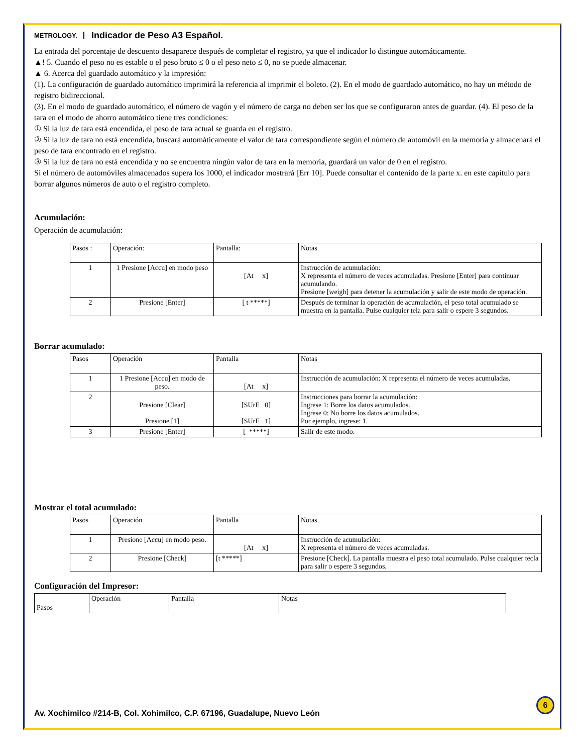METROLOGY. Indicador de Peso A3 Español.
La entrada del porcentaje de descuento desaparece después de completar el registro, ya que el indicador lo distingue automáticamente.
▲! 5. Cuando el peso no es estable o el peso bruto ≤ 0 o el peso neto ≤ 0, no se puede almacenar.
▲ 6. Acerca del guardado automático y la impresión:
(1). La configuración de guardado automático imprimirá la referencia al imprimir el boleto. (2). En el modo de guardado automático, no hay un método de registro bidireccional.
(3). En el modo de guardado automático, el número de vagón y el número de carga no deben ser los que se configuraron antes de guardar. (4). El peso de la tara en el modo de ahorro automático tiene tres condiciones:
① Si la luz de tara está encendida, el peso de tara actual se guarda en el registro.
② Si la luz de tara no está encendida, buscará automáticamente el valor de tara correspondiente según el número de automóvil en la memoria y almacenará el peso de tara encontrado en el registro.
③ Si la luz de tara no está encendida y no se encuentra ningún valor de tara en la memoria, guardará un valor de 0 en el registro.
Si el número de automóviles almacenados supera los 1000, el indicador mostrará [Err 10]. Puede consultar el contenido de la parte x. en este capítulo para borrar algunos números de auto o el registro completo.
Acumulación:
Operación de acumulación:
| Pasos : | Operación: | Pantalla: | Notas |
| --- | --- | --- | --- |
| 1 | 1 Presione [Accu] en modo peso | [At x] | Instrucción de acumulación: X representa el número de veces acumuladas. Presione [Enter] para continuar acumulando. Presione [weigh] para detener la acumulación y salir de este modo de operación. |
| 2 | Presione [Enter] | [ t *****] | Después de terminar la operación de acumulación, el peso total acumulado se muestra en la pantalla. Pulse cualquier tela para salir o espere 3 segundos. |
Borrar acumulado:
| Pasos | Operación | Pantalla | Notas |
| --- | --- | --- | --- |
| 1 | 1 Presione [Accu] en modo de peso. | [At x] | Instrucción de acumulación: X representa el número de veces acumuladas. |
| 2 | Presione [Clear] Presione [1] | [SUrE 0] [SUrE 1] | Instrucciones para borrar la acumulación: Ingrese 1: Borre los datos acumulados. Ingrese 0: No borre los datos acumulados. Por ejemplo, ingrese: 1. |
| 3 | Presione [Enter] | [ *****] | Salir de este modo. |
Mostrar el total acumulado:
| Pasos | Operación | Pantalla | Notas |
| --- | --- | --- | --- |
| 1 | Presione [Accu] en modo peso. | [At x] | Instrucción de acumulación: X representa el número de veces acumuladas. |
| 2 | Presione [Check] | [t *****] | Presione [Check]. La pantalla muestra el peso total acumulado. Pulse cualquier tecla para salir o espere 3 segundos. |
Configuración del Impresor:
| Pasos | Operación | Pantalla | Notas |
| --- | --- | --- | --- |
6
Av. Xochimilco #214-B, Col. Xohimilco, C.P. 67196, Guadalupe, Nuevo León